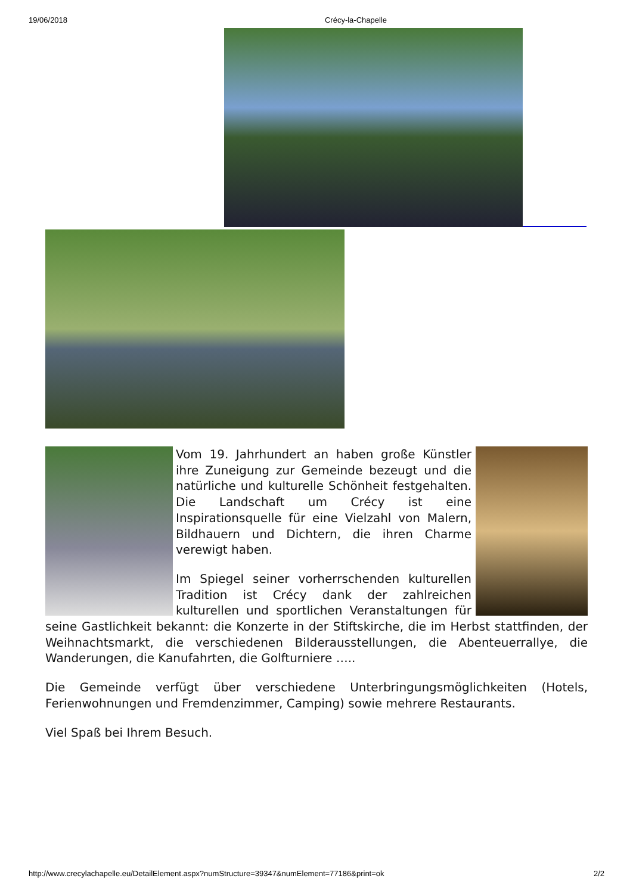19/06/2018 Crécy-la-Chapelle
Vom 19. Jahrhundert an haben große Künstler ihre Zuneigung zur Gemeinde bezeugt und die natürliche und kulturelle Schönheit festgehalten. Die Landschaft um Crécy ist eine Inspirationsquelle für eine Vielzahl von Malern, Bildhauern und Dichtern, die ihren Charme verewigt haben.
Im Spiegel seiner vorherrschenden kulturellen Tradition ist Crécy dank der zahlreichen kulturellen und sportlichen Veranstaltungen für seine Gastlichkeit bekannt: die Konzerte in der Stiftskirche, die im Herbst stattfinden, der Weihnachtsmarkt, die verschiedenen Bilderausstellungen, die Abenteuerrallye, die Wanderungen, die Kanufahrten, die Golfturniere …..
Die Gemeinde verfügt über verschiedene Unterbringungsmöglichkeiten (Hotels, Ferienwohnungen und Fremdenzimmer, Camping) sowie mehrere Restaurants.
Viel Spaß bei Ihrem Besuch.
http://www.crecylachapelle.eu/DetailElement.aspx?numStructure=39347&numElement=77186&print=ok 2/2